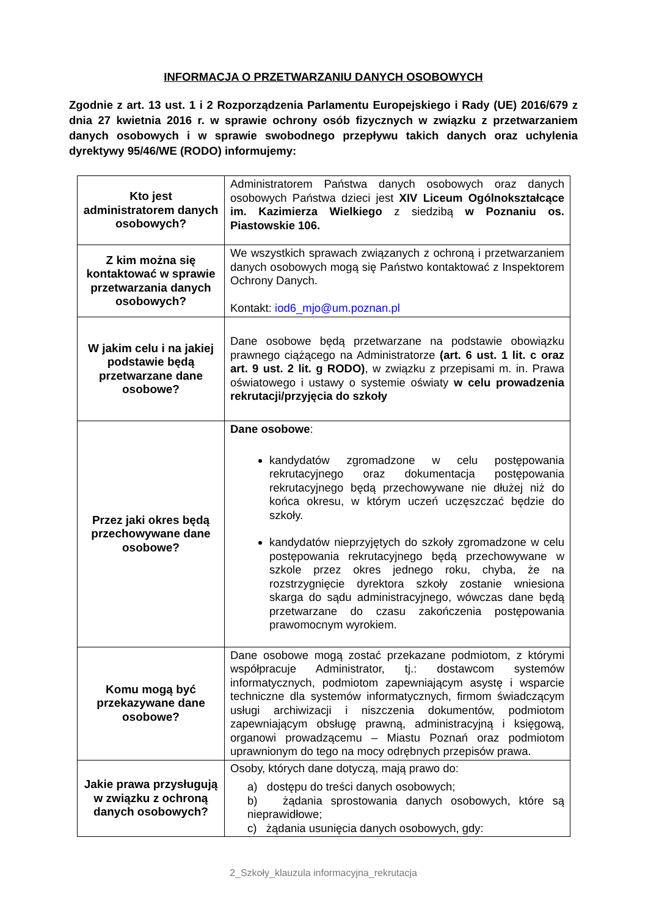INFORMACJA O PRZETWARZANIU DANYCH OSOBOWYCH
Zgodnie z art. 13 ust. 1 i 2 Rozporządzenia Parlamentu Europejskiego i Rady (UE) 2016/679 z dnia 27 kwietnia 2016 r. w sprawie ochrony osób fizycznych w związku z przetwarzaniem danych osobowych i w sprawie swobodnego przepływu takich danych oraz uchylenia dyrektywy 95/46/WE (RODO) informujemy:
| Kto jest administratorem danych osobowych? | Administratorem Państwa danych osobowych oraz danych osobowych Państwa dzieci jest XIV Liceum Ogólnokształcące im. Kazimierza Wielkiego z siedzibą w Poznaniu os. Piastowskie 106. |
| Z kim można się kontaktować w sprawie przetwarzania danych osobowych? | We wszystkich sprawach związanych z ochroną i przetwarzaniem danych osobowych mogą się Państwo kontaktować z Inspektorem Ochrony Danych. Kontakt: iod6_mjo@um.poznan.pl |
| W jakim celu i na jakiej podstawie będą przetwarzane dane osobowe? | Dane osobowe będą przetwarzane na podstawie obowiązku prawnego ciążącego na Administratorze (art. 6 ust. 1 lit. c oraz art. 9 ust. 2 lit. g RODO) , w związku z przepisami m. in. Prawa oświatowego i ustawy o systemie oświaty w celu prowadzenia rekrutacji/przyjęcia do szkoły |
| Przez jaki okres będą przechowywane dane osobowe? | Dane osobowe : kandydatów zgromadzone w celu postępowania rekrutacyjnego oraz dokumentacja postępowania rekrutacyjnego będą przechowywane nie dłużej niż do końca okresu, w którym uczeń uczęszczać będzie do szkoły. kandydatów nieprzyjętych do szkoły zgromadzone w celu postępowania rekrutacyjnego będą przechowywane w szkole przez okres jednego roku, chyba, że na rozstrzygnięcie dyrektora szkoły zostanie wniesiona skarga do sądu administracyjnego, wówczas dane będą przetwarzane do czasu zakończenia postępowania prawomocnym wyrokiem. |
| Komu mogą być przekazywane dane osobowe? | Dane osobowe mogą zostać przekazane podmiotom, z którymi współpracuje Administrator, tj.: dostawcom systemów informatycznych, podmiotom zapewniającym asystę i wsparcie techniczne dla systemów informatycznych, firmom świadczącym usługi archiwizacji i niszczenia dokumentów, podmiotom zapewniającym obsługę prawną, administracyjną i księgową, organowi prowadzącemu – Miastu Poznań oraz podmiotom uprawnionym do tego na mocy odrębnych przepisów prawa. |
| Jakie prawa przysługują w związku z ochroną danych osobowych? | Osoby, których dane dotyczą, mają prawo do: a) dostępu do treści danych osobowych; b) żądania sprostowania danych osobowych, które są nieprawidłowe; c) żądania usunięcia danych osobowych, gdy: |
2_Szkoły_klauzula informacyjna_rekrutacja